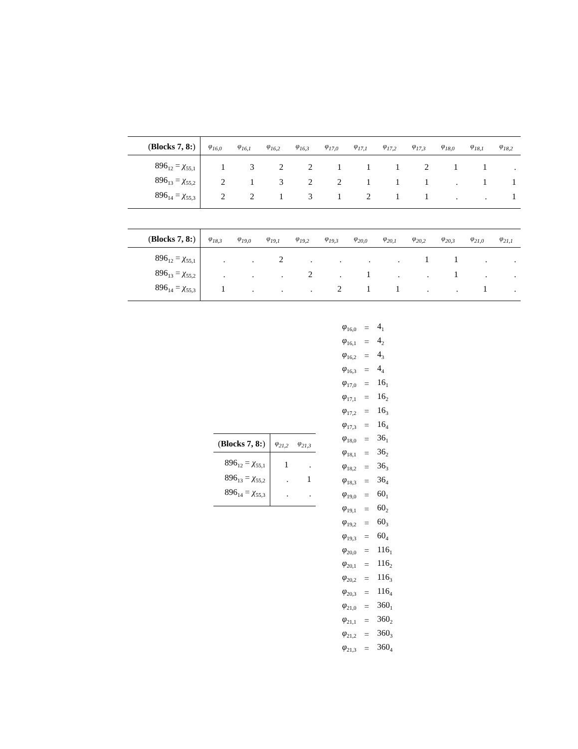| ( Blocks 7, 8: ) | φ<sub>16,0</sub> | φ<sub>16,1</sub> | φ<sub>16,2</sub> | φ<sub>16,3</sub> | φ<sub>17,0</sub> | φ<sub>17,1</sub> | φ<sub>17,2</sub> | φ<sub>17,3</sub> | φ<sub>18,0</sub> | φ<sub>18,1</sub> | φ<sub>18,2</sub> |
| --- | --- | --- | --- | --- | --- | --- | --- | --- | --- | --- | --- |
| 896<sub>12</sub> = χ<sub>55,1</sub> | 1 | 3 | 2 | 2 | 1 | 1 | 1 | 2 | 1 | 1 | . |
| 896<sub>13</sub> = χ<sub>55,2</sub> | 2 | 1 | 3 | 2 | 2 | 1 | 1 | 1 | . | 1 | 1 |
| 896<sub>14</sub> = χ<sub>55,3</sub> | 2 | 2 | 1 | 3 | 1 | 2 | 1 | 1 | . | . | 1 |
| ( Blocks 7, 8: ) | φ<sub>18,3</sub> | φ<sub>19,0</sub> | φ<sub>19,1</sub> | φ<sub>19,2</sub> | φ<sub>19,3</sub> | φ<sub>20,0</sub> | φ<sub>20,1</sub> | φ<sub>20,2</sub> | φ<sub>20,3</sub> | φ<sub>21,0</sub> | φ<sub>21,1</sub> |
| --- | --- | --- | --- | --- | --- | --- | --- | --- | --- | --- | --- |
| 896<sub>12</sub> = χ<sub>55,1</sub> | . | . | 2 | . | . | . | . | 1 | 1 | . | . |
| 896<sub>13</sub> = χ<sub>55,2</sub> | . | . | . | 2 | . | 1 | . | . | 1 | . | . |
| 896<sub>14</sub> = χ<sub>55,3</sub> | 1 | . | . | . | 2 | 1 | 1 | . | . | 1 | . |
| ( Blocks 7, 8: ) | φ<sub>21,2</sub> | φ<sub>21,3</sub> |
| --- | --- | --- |
| 896<sub>12</sub> = χ<sub>55,1</sub> | 1 | . |
| 896<sub>13</sub> = χ<sub>55,2</sub> | . | 1 |
| 896<sub>14</sub> = χ<sub>55,3</sub> | . | . |
| φ<sub>16,0</sub> | = | 4<sub>1</sub> |
| φ<sub>16,1</sub> | = | 4<sub>2</sub> |
| φ<sub>16,2</sub> | = | 4<sub>3</sub> |
| φ<sub>16,3</sub> | = | 4<sub>4</sub> |
| φ<sub>17,0</sub> | = | 16<sub>1</sub> |
| φ<sub>17,1</sub> | = | 16<sub>2</sub> |
| φ<sub>17,2</sub> | = | 16<sub>3</sub> |
| φ<sub>17,3</sub> | = | 16<sub>4</sub> |
| φ<sub>18,0</sub> | = | 36<sub>1</sub> |
| φ<sub>18,1</sub> | = | 36<sub>2</sub> |
| φ<sub>18,2</sub> | = | 36<sub>3</sub> |
| φ<sub>18,3</sub> | = | 36<sub>4</sub> |
| φ<sub>19,0</sub> | = | 60<sub>1</sub> |
| φ<sub>19,1</sub> | = | 60<sub>2</sub> |
| φ<sub>19,2</sub> | = | 60<sub>3</sub> |
| φ<sub>19,3</sub> | = | 60<sub>4</sub> |
| φ<sub>20,0</sub> | = | 116<sub>1</sub> |
| φ<sub>20,1</sub> | = | 116<sub>2</sub> |
| φ<sub>20,2</sub> | = | 116<sub>3</sub> |
| φ<sub>20,3</sub> | = | 116<sub>4</sub> |
| φ<sub>21,0</sub> | = | 360<sub>1</sub> |
| φ<sub>21,1</sub> | = | 360<sub>2</sub> |
| φ<sub>21,2</sub> | = | 360<sub>3</sub> |
| φ<sub>21,3</sub> | = | 360<sub>4</sub> |